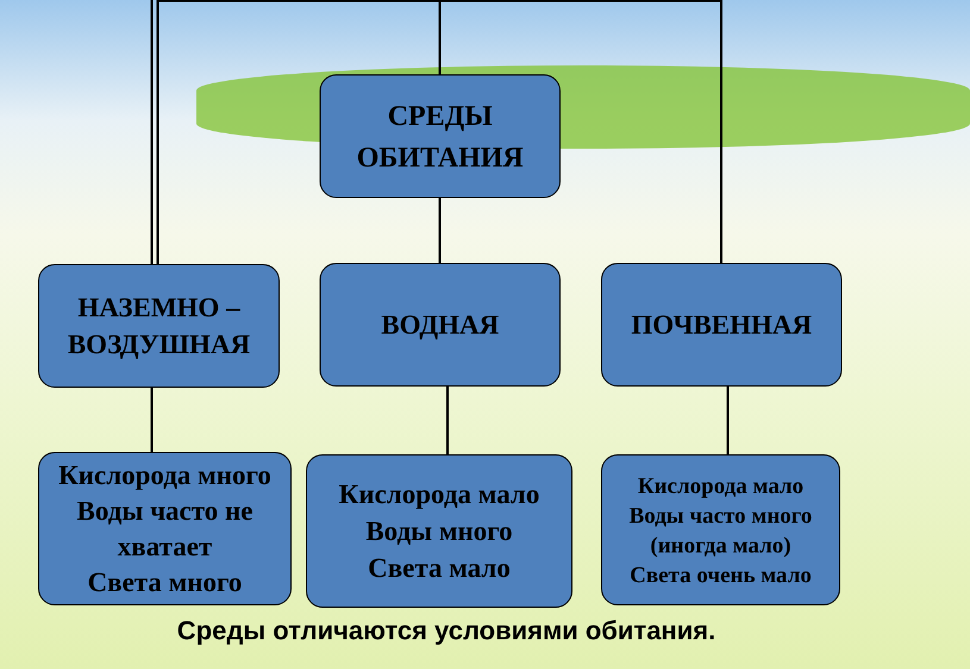СРЕДЫ
ОБИТАНИЯ
НАЗЕМНО –
ВОЗДУШНАЯ
ВОДНАЯ ПОЧВЕННАЯ
Кислорода много
Воды часто не хватает
Света много
Кислорода мало
Воды много
Света мало
Кислорода мало
Воды часто много
(иногда мало)
Света очень мало
Среды отличаются условиями обитания.